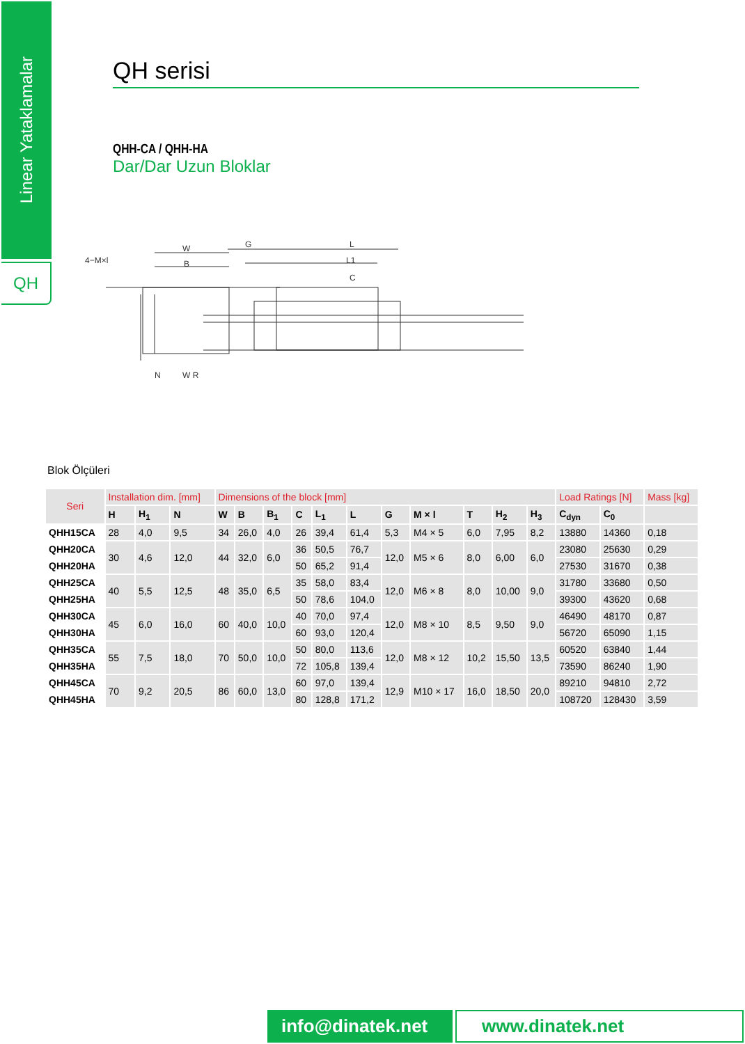Linear Yataklamalar
QH
QH serisi
QHH-CA / QHH-HA
Dar/Dar Uzun Bloklar
W
B
4−M×l
N
W R
G
L
L1
C
Blok Ölçüleri
| Seri | Installation dim. [mm] | | | Dimensions of the block [mm] | | | | | | | | | | | Load Ratings [N] | | Mass [kg] |
| --- | --- | --- | --- | --- | --- | --- | --- | --- | --- | --- | --- | --- | --- | --- | --- | --- | --- |
| | H | H<sub>1</sub> | N | W | B | B<sub>1</sub> | C | L<sub>1</sub> | L | G | M × l | T | H<sub>2</sub> | H<sub>3</sub> | C<sub>dyn</sub> | C<sub>0</sub> | |
| QHH15CA | 28 | 4,0 | 9,5 | 34 | 26,0 | 4,0 | 26 | 39,4 | 61,4 | 5,3 | M4 × 5 | 6,0 | 7,95 | 8,2 | 13880 | 14360 | 0,18 |
| QHH20CA | 30 | 4,6 | 12,0 | 44 | 32,0 | 6,0 | 36 | 50,5 | 76,7 | 12,0 | M5 × 6 | 8,0 | 6,00 | 6,0 | 23080 | 25630 | 0,29 |
| QHH20HA | | | | | | | 50 | 65,2 | 91,4 | | | | | | 27530 | 31670 | 0,38 |
| QHH25CA | 40 | 5,5 | 12,5 | 48 | 35,0 | 6,5 | 35 | 58,0 | 83,4 | 12,0 | M6 × 8 | 8,0 | 10,00 | 9,0 | 31780 | 33680 | 0,50 |
| QHH25HA | | | | | | | 50 | 78,6 | 104,0 | | | | | | 39300 | 43620 | 0,68 |
| QHH30CA | 45 | 6,0 | 16,0 | 60 | 40,0 | 10,0 | 40 | 70,0 | 97,4 | 12,0 | M8 × 10 | 8,5 | 9,50 | 9,0 | 46490 | 48170 | 0,87 |
| QHH30HA | | | | | | | 60 | 93,0 | 120,4 | | | | | | 56720 | 65090 | 1,15 |
| QHH35CA | 55 | 7,5 | 18,0 | 70 | 50,0 | 10,0 | 50 | 80,0 | 113,6 | 12,0 | M8 × 12 | 10,2 | 15,50 | 13,5 | 60520 | 63840 | 1,44 |
| QHH35HA | | | | | | | 72 | 105,8 | 139,4 | | | | | | 73590 | 86240 | 1,90 |
| QHH45CA | 70 | 9,2 | 20,5 | 86 | 60,0 | 13,0 | 60 | 97,0 | 139,4 | 12,9 | M10 × 17 | 16,0 | 18,50 | 20,0 | 89210 | 94810 | 2,72 |
| QHH45HA | | | | | | | 80 | 128,8 | 171,2 | | | | | | 108720 | 128430 | 3,59 |
info@dinatek.net
www.dinatek.net